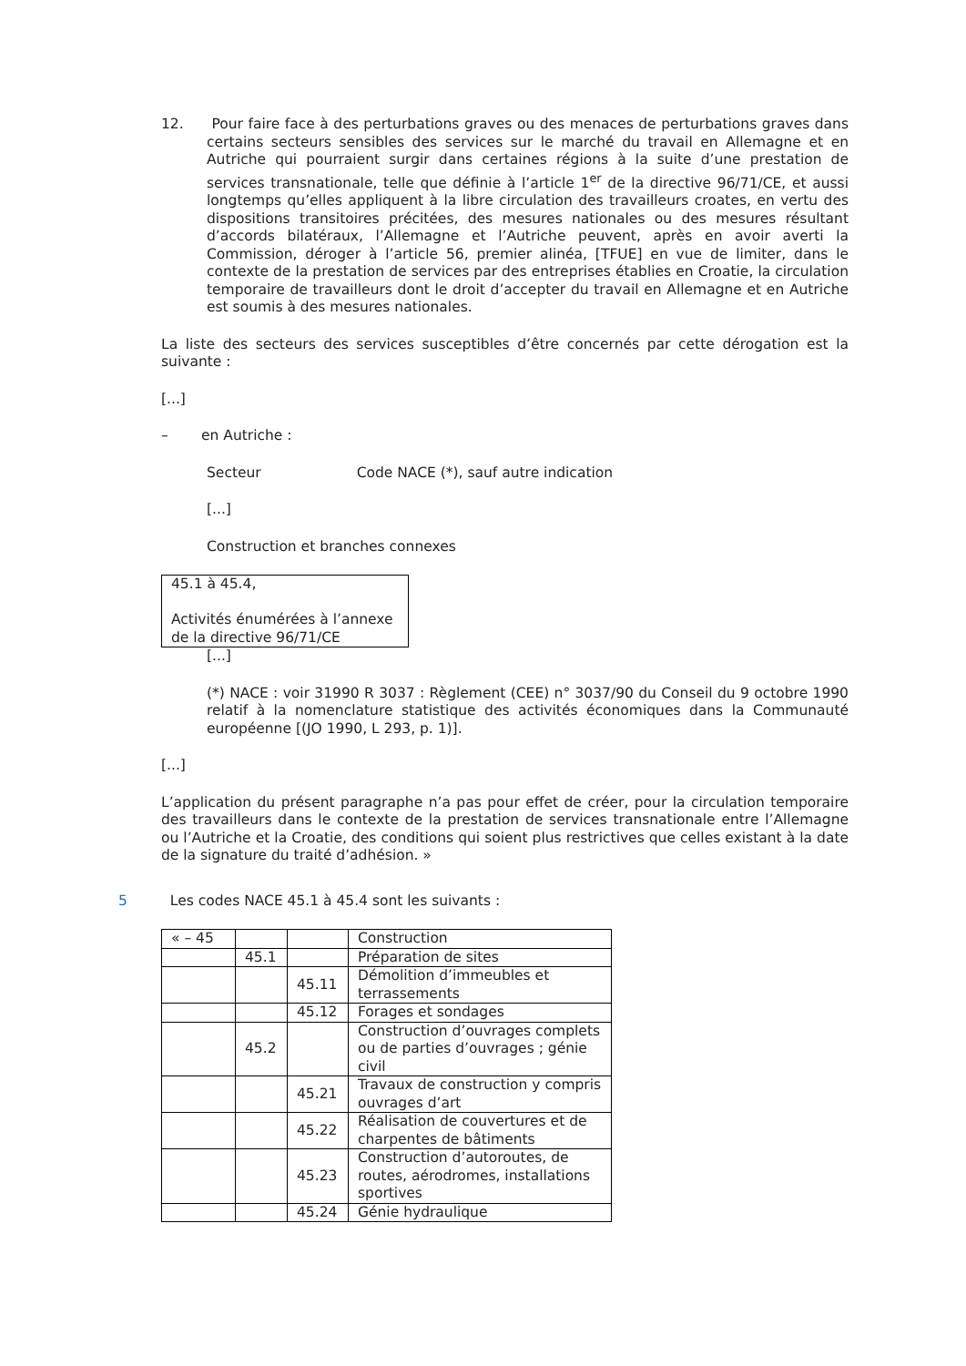12. Pour faire face à des perturbations graves ou des menaces de perturbations graves dans certains secteurs sensibles des services sur le marché du travail en Allemagne et en Autriche qui pourraient surgir dans certaines régions à la suite d’une prestation de services transnationale, telle que définie à l’article 1<sup>er</sup> de la directive 96/71/CE, et aussi longtemps qu’elles appliquent à la libre circulation des travailleurs croates, en vertu des dispositions transitoires précitées, des mesures nationales ou des mesures résultant d’accords bilatéraux, l’Allemagne et l’Autriche peuvent, après en avoir averti la Commission, déroger à l’article 56, premier alinéa, [TFUE] en vue de limiter, dans le contexte de la prestation de services par des entreprises établies en Croatie, la circulation temporaire de travailleurs dont le droit d’accepter du travail en Allemagne et en Autriche est soumis à des mesures nationales.
La liste des secteurs des services susceptibles d’être concernés par cette dérogation est la suivante :
[...]
– en Autriche :
Secteur Code NACE (*), sauf autre indication
[...]
Construction et branches connexes
45.1 à 45.4,
Activités énumérées à l’annexe de la directive 96/71/CE
[...]
(*) NACE : voir 31990 R 3037 : Règlement (CEE) n° 3037/90 du Conseil du 9 octobre 1990 relatif à la nomenclature statistique des activités économiques dans la Communauté européenne [(JO 1990, L 293, p. 1)].
[...]
L’application du présent paragraphe n’a pas pour effet de créer, pour la circulation temporaire des travailleurs dans le contexte de la prestation de services transnationale entre l’Allemagne ou l’Autriche et la Croatie, des conditions qui soient plus restrictives que celles existant à la date de la signature du traité d’adhésion. »
5 Les codes NACE 45.1 à 45.4 sont les suivants :
| « – 45 | | | Construction |
| | 45.1 | | Préparation de sites |
| | | 45.11 | Démolition d’immeubles et terrassements |
| | | 45.12 | Forages et sondages |
| | 45.2 | | Construction d’ouvrages complets ou de parties d’ouvrages ; génie civil |
| | | 45.21 | Travaux de construction y compris ouvrages d’art |
| | | 45.22 | Réalisation de couvertures et de charpentes de bâtiments |
| | | 45.23 | Construction d’autoroutes, de routes, aérodromes, installations sportives |
| | | 45.24 | Génie hydraulique |